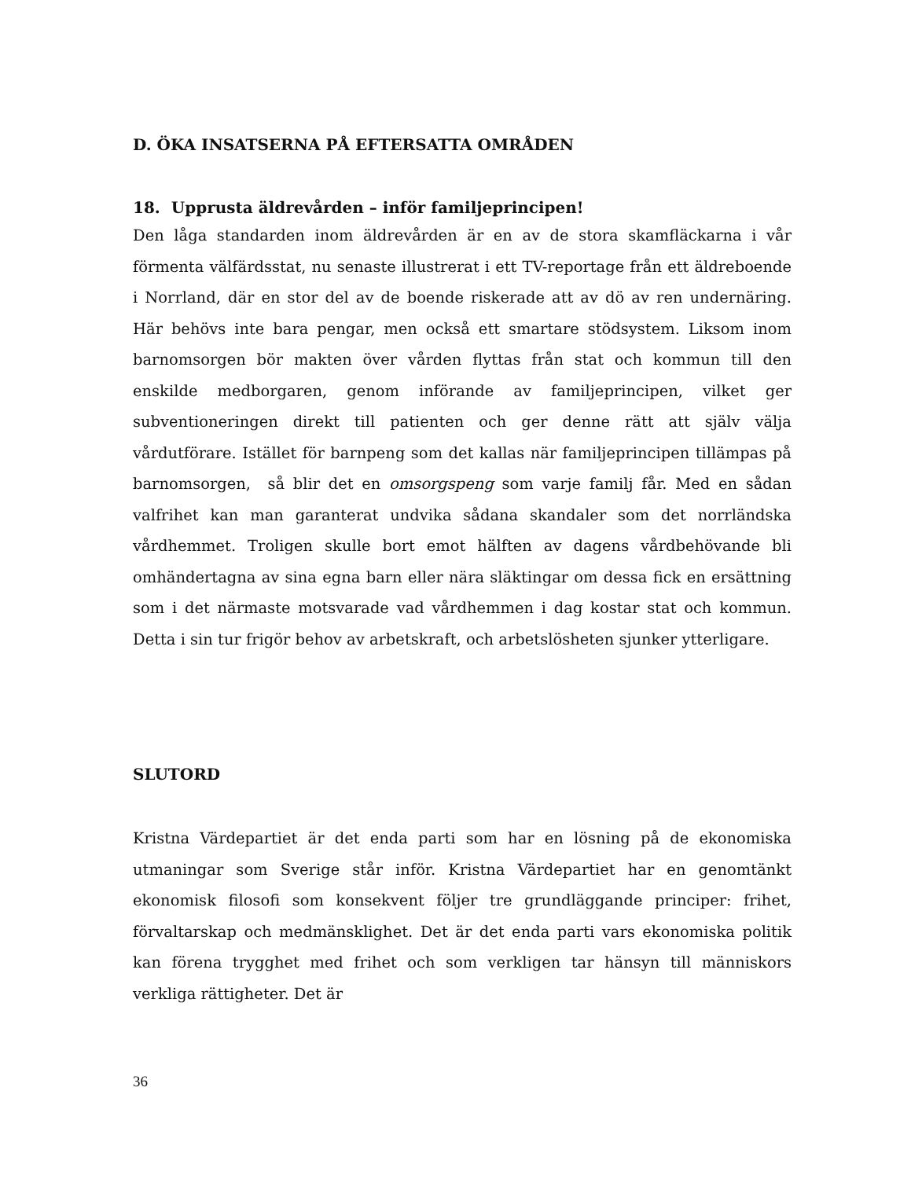D. ÖKA INSATSERNA PÅ EFTERSATTA OMRÅDEN
18. Upprusta äldrevården – inför familjeprincipen!
Den låga standarden inom äldrevården är en av de stora skamfläckarna i vår förmenta välfärdsstat, nu senaste illustrerat i ett TV-reportage från ett äldreboende i Norrland, där en stor del av de boende riskerade att av dö av ren undernäring. Här behövs inte bara pengar, men också ett smartare stödsystem. Liksom inom barnomsorgen bör makten över vården flyttas från stat och kommun till den enskilde medborgaren, genom införande av familjeprincipen, vilket ger subventioneringen direkt till patienten och ger denne rätt att själv välja vårdutförare. Istället för barnpeng som det kallas när familjeprincipen tillämpas på barnomsorgen, så blir det en omsorgspeng som varje familj får. Med en sådan valfrihet kan man garanterat undvika sådana skandaler som det norrländska vårdhemmet. Troligen skulle bort emot hälften av dagens vårdbehövande bli omhändertagna av sina egna barn eller nära släktingar om dessa fick en ersättning som i det närmaste motsvarade vad vårdhemmen i dag kostar stat och kommun. Detta i sin tur frigör behov av arbetskraft, och arbetslösheten sjunker ytterligare.
SLUTORD
Kristna Värdepartiet är det enda parti som har en lösning på de ekonomiska utmaningar som Sverige står inför. Kristna Värdepartiet har en genomtänkt ekonomisk filosofi som konsekvent följer tre grundläggande principer: frihet, förvaltarskap och medmänsklighet. Det är det enda parti vars ekonomiska politik kan förena trygghet med frihet och som verkligen tar hänsyn till människors verkliga rättigheter. Det är
36